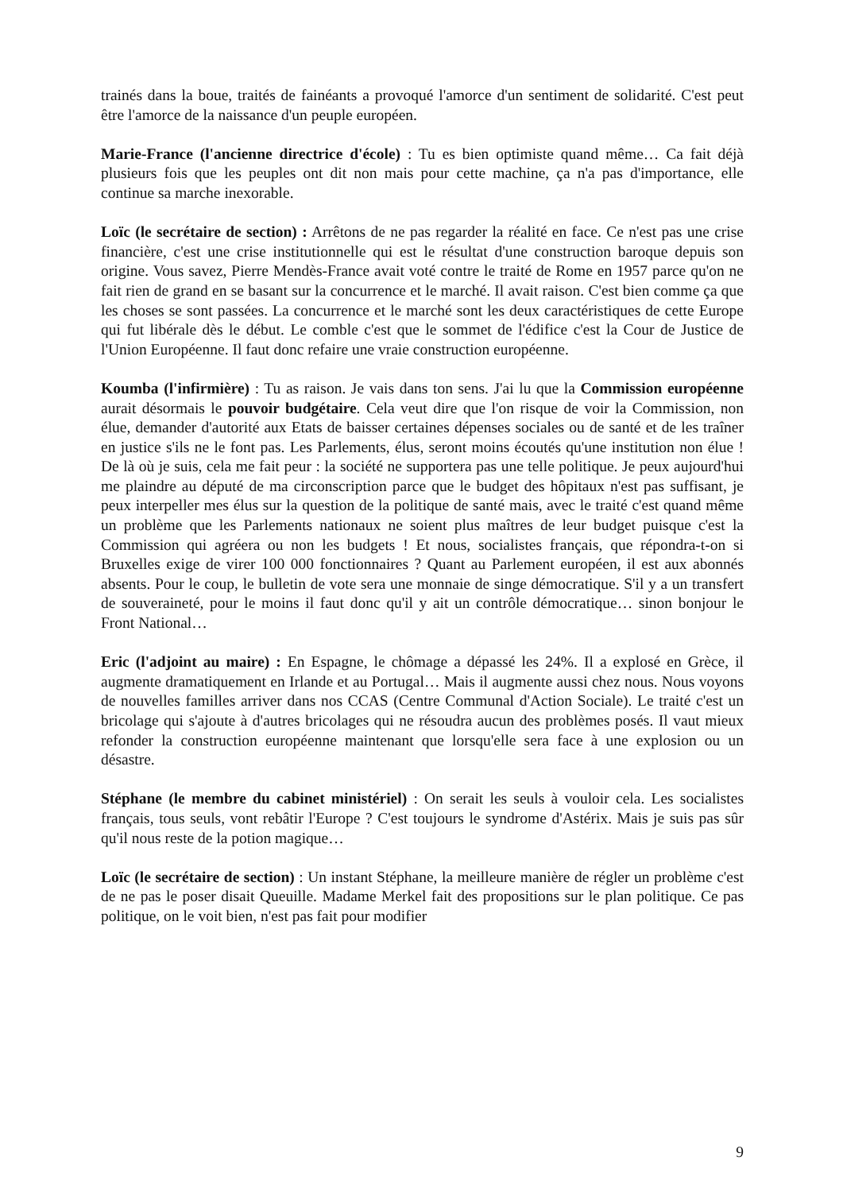trainés dans la boue, traités de fainéants a provoqué l'amorce d'un sentiment de solidarité. C'est peut être l'amorce de la naissance d'un peuple européen.
Marie-France (l'ancienne directrice d'école) : Tu es bien optimiste quand même… Ca fait déjà plusieurs fois que les peuples ont dit non mais pour cette machine, ça n'a pas d'importance, elle continue sa marche inexorable.
Loïc (le secrétaire de section) : Arrêtons de ne pas regarder la réalité en face. Ce n'est pas une crise financière, c'est une crise institutionnelle qui est le résultat d'une construction baroque depuis son origine. Vous savez, Pierre Mendès-France avait voté contre le traité de Rome en 1957 parce qu'on ne fait rien de grand en se basant sur la concurrence et le marché. Il avait raison. C'est bien comme ça que les choses se sont passées. La concurrence et le marché sont les deux caractéristiques de cette Europe qui fut libérale dès le début. Le comble c'est que le sommet de l'édifice c'est la Cour de Justice de l'Union Européenne. Il faut donc refaire une vraie construction européenne.
Koumba (l'infirmière) : Tu as raison. Je vais dans ton sens. J'ai lu que la Commission européenne aurait désormais le pouvoir budgétaire. Cela veut dire que l'on risque de voir la Commission, non élue, demander d'autorité aux Etats de baisser certaines dépenses sociales ou de santé et de les traîner en justice s'ils ne le font pas. Les Parlements, élus, seront moins écoutés qu'une institution non élue ! De là où je suis, cela me fait peur : la société ne supportera pas une telle politique. Je peux aujourd'hui me plaindre au député de ma circonscription parce que le budget des hôpitaux n'est pas suffisant, je peux interpeller mes élus sur la question de la politique de santé mais, avec le traité c'est quand même un problème que les Parlements nationaux ne soient plus maîtres de leur budget puisque c'est la Commission qui agréera ou non les budgets ! Et nous, socialistes français, que répondra-t-on si Bruxelles exige de virer 100 000 fonctionnaires ? Quant au Parlement européen, il est aux abonnés absents. Pour le coup, le bulletin de vote sera une monnaie de singe démocratique. S'il y a un transfert de souveraineté, pour le moins il faut donc qu'il y ait un contrôle démocratique… sinon bonjour le Front National…
Eric (l'adjoint au maire) : En Espagne, le chômage a dépassé les 24%. Il a explosé en Grèce, il augmente dramatiquement en Irlande et au Portugal… Mais il augmente aussi chez nous. Nous voyons de nouvelles familles arriver dans nos CCAS (Centre Communal d'Action Sociale). Le traité c'est un bricolage qui s'ajoute à d'autres bricolages qui ne résoudra aucun des problèmes posés. Il vaut mieux refonder la construction européenne maintenant que lorsqu'elle sera face à une explosion ou un désastre.
Stéphane (le membre du cabinet ministériel) : On serait les seuls à vouloir cela. Les socialistes français, tous seuls, vont rebâtir l'Europe ? C'est toujours le syndrome d'Astérix. Mais je suis pas sûr qu'il nous reste de la potion magique…
Loïc (le secrétaire de section) : Un instant Stéphane, la meilleure manière de régler un problème c'est de ne pas le poser disait Queuille. Madame Merkel fait des propositions sur le plan politique. Ce pas politique, on le voit bien, n'est pas fait pour modifier
9